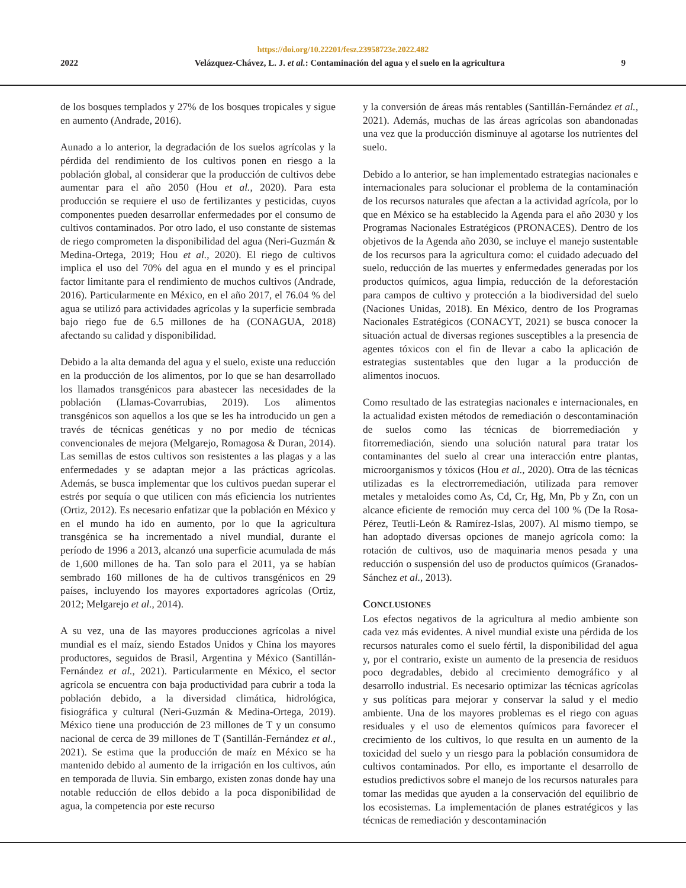https://doi.org/10.22201/fesz.23958723e.2022.482
2022 Velázquez-Chávez, L. J. et al.: Contaminación del agua y el suelo en la agricultura 9
de los bosques templados y 27% de los bosques tropicales y sigue en aumento (Andrade, 2016).
Aunado a lo anterior, la degradación de los suelos agrícolas y la pérdida del rendimiento de los cultivos ponen en riesgo a la población global, al considerar que la producción de cultivos debe aumentar para el año 2050 (Hou et al., 2020). Para esta producción se requiere el uso de fertilizantes y pesticidas, cuyos componentes pueden desarrollar enfermedades por el consumo de cultivos contaminados. Por otro lado, el uso constante de sistemas de riego comprometen la disponibilidad del agua (Neri-Guzmán & Medina-Ortega, 2019; Hou et al., 2020). El riego de cultivos implica el uso del 70% del agua en el mundo y es el principal factor limitante para el rendimiento de muchos cultivos (Andrade, 2016). Particularmente en México, en el año 2017, el 76.04 % del agua se utilizó para actividades agrícolas y la superficie sembrada bajo riego fue de 6.5 millones de ha (CONAGUA, 2018) afectando su calidad y disponibilidad.
Debido a la alta demanda del agua y el suelo, existe una reducción en la producción de los alimentos, por lo que se han desarrollado los llamados transgénicos para abastecer las necesidades de la población (Llamas-Covarrubias, 2019). Los alimentos transgénicos son aquellos a los que se les ha introducido un gen a través de técnicas genéticas y no por medio de técnicas convencionales de mejora (Melgarejo, Romagosa & Duran, 2014). Las semillas de estos cultivos son resistentes a las plagas y a las enfermedades y se adaptan mejor a las prácticas agrícolas. Además, se busca implementar que los cultivos puedan superar el estrés por sequía o que utilicen con más eficiencia los nutrientes (Ortiz, 2012). Es necesario enfatizar que la población en México y en el mundo ha ido en aumento, por lo que la agricultura transgénica se ha incrementado a nivel mundial, durante el período de 1996 a 2013, alcanzó una superficie acumulada de más de 1,600 millones de ha. Tan solo para el 2011, ya se habían sembrado 160 millones de ha de cultivos transgénicos en 29 países, incluyendo los mayores exportadores agrícolas (Ortiz, 2012; Melgarejo et al., 2014).
A su vez, una de las mayores producciones agrícolas a nivel mundial es el maíz, siendo Estados Unidos y China los mayores productores, seguidos de Brasil, Argentina y México (Santillán-Fernández et al., 2021). Particularmente en México, el sector agrícola se encuentra con baja productividad para cubrir a toda la población debido, a la diversidad climática, hidrológica, fisiográfica y cultural (Neri-Guzmán & Medina-Ortega, 2019). México tiene una producción de 23 millones de T y un consumo nacional de cerca de 39 millones de T (Santillán-Fernández et al., 2021). Se estima que la producción de maíz en México se ha mantenido debido al aumento de la irrigación en los cultivos, aún en temporada de lluvia. Sin embargo, existen zonas donde hay una notable reducción de ellos debido a la poca disponibilidad de agua, la competencia por este recurso
y la conversión de áreas más rentables (Santillán-Fernández et al., 2021). Además, muchas de las áreas agrícolas son abandonadas una vez que la producción disminuye al agotarse los nutrientes del suelo.
Debido a lo anterior, se han implementado estrategias nacionales e internacionales para solucionar el problema de la contaminación de los recursos naturales que afectan a la actividad agrícola, por lo que en México se ha establecido la Agenda para el año 2030 y los Programas Nacionales Estratégicos (PRONACES). Dentro de los objetivos de la Agenda año 2030, se incluye el manejo sustentable de los recursos para la agricultura como: el cuidado adecuado del suelo, reducción de las muertes y enfermedades generadas por los productos químicos, agua limpia, reducción de la deforestación para campos de cultivo y protección a la biodiversidad del suelo (Naciones Unidas, 2018). En México, dentro de los Programas Nacionales Estratégicos (CONACYT, 2021) se busca conocer la situación actual de diversas regiones susceptibles a la presencia de agentes tóxicos con el fin de llevar a cabo la aplicación de estrategias sustentables que den lugar a la producción de alimentos inocuos.
Como resultado de las estrategias nacionales e internacionales, en la actualidad existen métodos de remediación o descontaminación de suelos como las técnicas de biorremediación y fitorremediación, siendo una solución natural para tratar los contaminantes del suelo al crear una interacción entre plantas, microorganismos y tóxicos (Hou et al., 2020). Otra de las técnicas utilizadas es la electrorremediación, utilizada para remover metales y metaloides como As, Cd, Cr, Hg, Mn, Pb y Zn, con un alcance eficiente de remoción muy cerca del 100 % (De la Rosa-Pérez, Teutli-León & Ramírez-Islas, 2007). Al mismo tiempo, se han adoptado diversas opciones de manejo agrícola como: la rotación de cultivos, uso de maquinaria menos pesada y una reducción o suspensión del uso de productos químicos (Granados-Sánchez et al., 2013).
CONCLUSIONES
Los efectos negativos de la agricultura al medio ambiente son cada vez más evidentes. A nivel mundial existe una pérdida de los recursos naturales como el suelo fértil, la disponibilidad del agua y, por el contrario, existe un aumento de la presencia de residuos poco degradables, debido al crecimiento demográfico y al desarrollo industrial. Es necesario optimizar las técnicas agrícolas y sus políticas para mejorar y conservar la salud y el medio ambiente. Una de los mayores problemas es el riego con aguas residuales y el uso de elementos químicos para favorecer el crecimiento de los cultivos, lo que resulta en un aumento de la toxicidad del suelo y un riesgo para la población consumidora de cultivos contaminados. Por ello, es importante el desarrollo de estudios predictivos sobre el manejo de los recursos naturales para tomar las medidas que ayuden a la conservación del equilibrio de los ecosistemas. La implementación de planes estratégicos y las técnicas de remediación y descontaminación